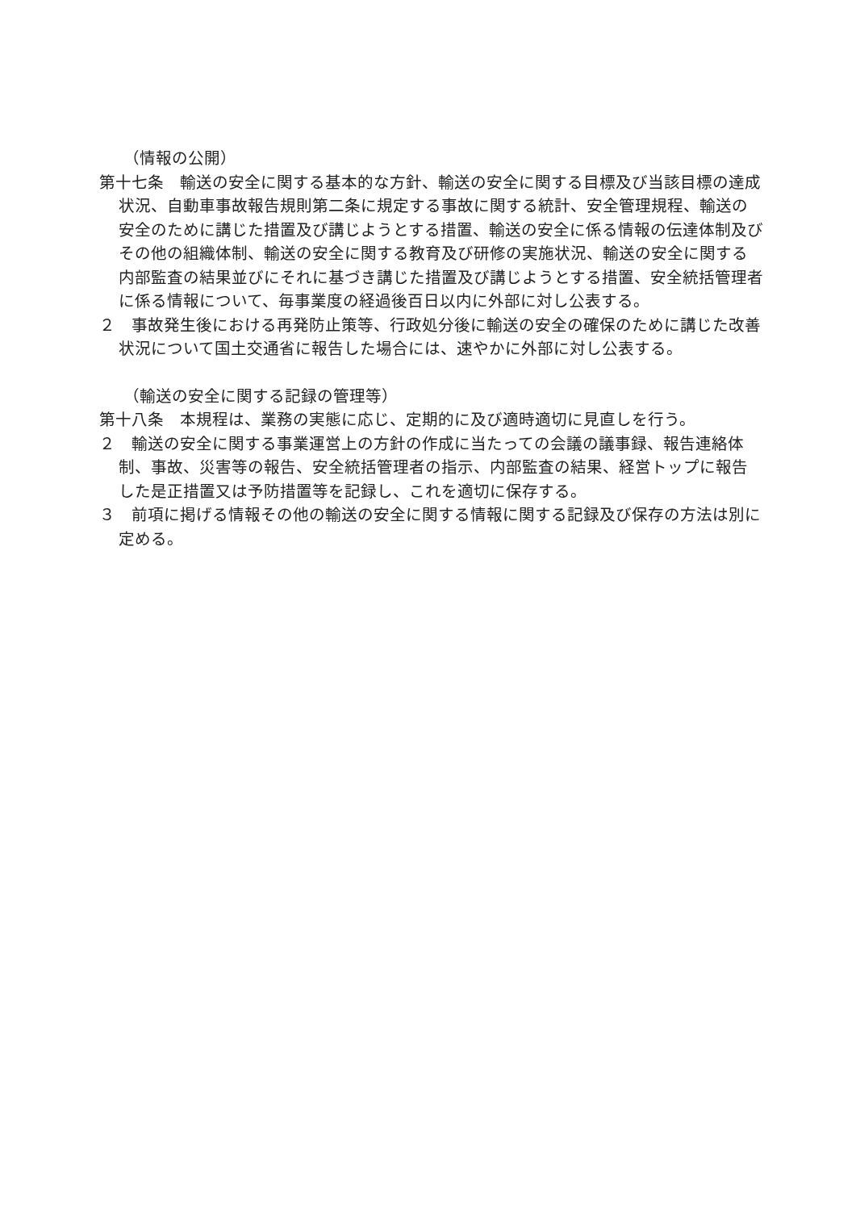（情報の公開）
第十七条　輸送の安全に関する基本的な方針、輸送の安全に関する目標及び当該目標の達成状況、自動車事故報告規則第二条に規定する事故に関する統計、安全管理規程、輸送の安全のために講じた措置及び講じようとする措置、輸送の安全に係る情報の伝達体制及びその他の組織体制、輸送の安全に関する教育及び研修の実施状況、輸送の安全に関する内部監査の結果並びにそれに基づき講じた措置及び講じようとする措置、安全統括管理者に係る情報について、毎事業度の経過後百日以内に外部に対し公表する。
２　事故発生後における再発防止策等、行政処分後に輸送の安全の確保のために講じた改善状況について国土交通省に報告した場合には、速やかに外部に対し公表する。
（輸送の安全に関する記録の管理等）
第十八条　本規程は、業務の実態に応じ、定期的に及び適時適切に見直しを行う。
２　輸送の安全に関する事業運営上の方針の作成に当たっての会議の議事録、報告連絡体制、事故、災害等の報告、安全統括管理者の指示、内部監査の結果、経営トップに報告した是正措置又は予防措置等を記録し、これを適切に保存する。
３　前項に掲げる情報その他の輸送の安全に関する情報に関する記録及び保存の方法は別に定める。